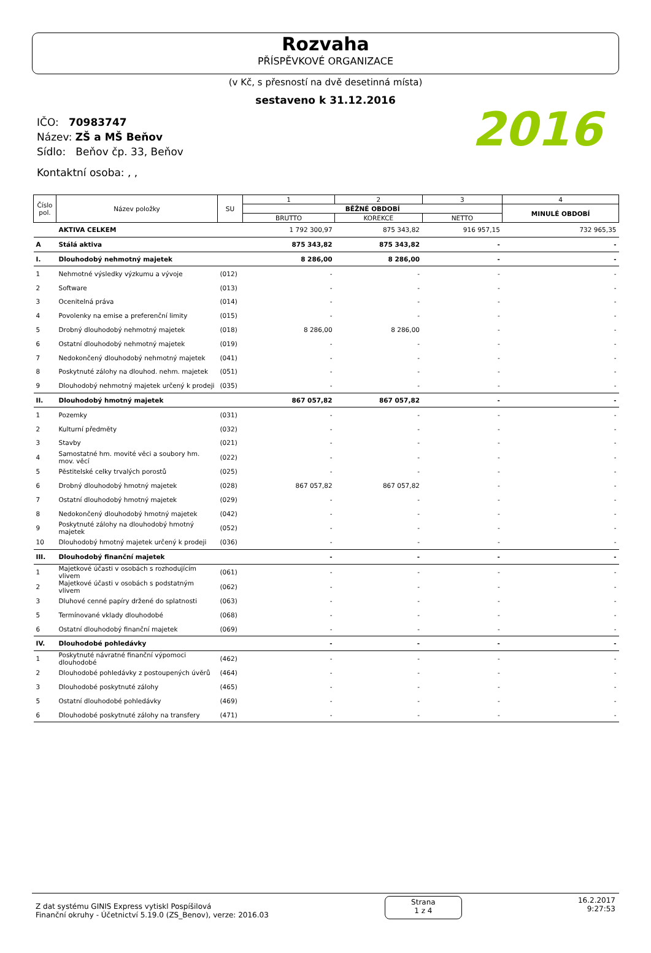Rozvaha
PŘÍSPĚVKOVÉ ORGANIZACE
(v Kč, s přesností na dvě desetinná místa)
sestaveno k 31.12.2016
IČO: 70983747
Název: ZŠ a MŠ Beňov
Sídlo: Beňov čp. 33, Beňov
Kontaktní osoba: , ,
2016
| Číslo pol. | Název položky | SU | 1 | 2 | 3 | 4 |
| --- | --- | --- | --- | --- | --- | --- |
| | | | BĚŽNÉ OBDOBÍ | | | MINULÉ OBDOBÍ |
| | | | BRUTTO | KOREKCE | NETTO | |
| | AKTIVA CELKEM | | 1 792 300,97 | 875 343,82 | 916 957,15 | 732 965,35 |
| A | Stálá aktiva | | 875 343,82 | 875 343,82 | - | - |
| I. | Dlouhodobý nehmotný majetek | | 8 286,00 | 8 286,00 | - | - |
| 1 | Nehmotné výsledky výzkumu a vývoje | (012) | - | - | - | - |
| 2 | Software | (013) | - | - | - | - |
| 3 | Ocenitelná práva | (014) | - | - | - | - |
| 4 | Povolenky na emise a preferenční limity | (015) | - | - | - | - |
| 5 | Drobný dlouhodobý nehmotný majetek | (018) | 8 286,00 | 8 286,00 | - | - |
| 6 | Ostatní dlouhodobý nehmotný majetek | (019) | - | - | - | - |
| 7 | Nedokončený dlouhodobý nehmotný majetek | (041) | - | - | - | - |
| 8 | Poskytnuté zálohy na dlouhod. nehm. majetek | (051) | - | - | - | - |
| 9 | Dlouhodobý nehmotný majetek určený k prodeji | (035) | - | - | - | - |
| II. | Dlouhodobý hmotný majetek | | 867 057,82 | 867 057,82 | - | - |
| 1 | Pozemky | (031) | - | - | - | - |
| 2 | Kulturní předměty | (032) | - | - | - | - |
| 3 | Stavby | (021) | - | - | - | - |
| 4 | Samostatné hm. movité věci a soubory hm. mov. věcí | (022) | - | - | - | - |
| 5 | Pěstitelské celky trvalých porostů | (025) | - | - | - | - |
| 6 | Drobný dlouhodobý hmotný majetek | (028) | 867 057,82 | 867 057,82 | - | - |
| 7 | Ostatní dlouhodobý hmotný majetek | (029) | - | - | - | - |
| 8 | Nedokončený dlouhodobý hmotný majetek | (042) | - | - | - | - |
| 9 | Poskytnuté zálohy na dlouhodobý hmotný majetek | (052) | - | - | - | - |
| 10 | Dlouhodobý hmotný majetek určený k prodeji | (036) | - | - | - | - |
| III. | Dlouhodobý finanční majetek | | - | - | - | - |
| 1 | Majetkové účasti v osobách s rozhodujícím vlivem | (061) | - | - | - | - |
| 2 | Majetkové účasti v osobách s podstatným vlivem | (062) | - | - | - | - |
| 3 | Dluhové cenné papíry držené do splatnosti | (063) | - | - | - | - |
| 5 | Termínované vklady dlouhodobé | (068) | - | - | - | - |
| 6 | Ostatní dlouhodobý finanční majetek | (069) | - | - | - | - |
| IV. | Dlouhodobé pohledávky | | - | - | - | - |
| 1 | Poskytnuté návratné finanční výpomoci dlouhodobé | (462) | - | - | - | - |
| 2 | Dlouhodobé pohledávky z postoupených úvěrů | (464) | - | - | - | - |
| 3 | Dlouhodobé poskytnuté zálohy | (465) | - | - | - | - |
| 5 | Ostatní dlouhodobé pohledávky | (469) | - | - | - | - |
| 6 | Dlouhodobé poskytnuté zálohy na transfery | (471) | - | - | - | - |
Z dat systému GINIS Express vytiskl Pospíšilová
Finanční okruhy - Účetnictví 5.19.0 (ZS_Benov), verze: 2016.03
Strana
1 z 4
16.2.2017
9:27:53